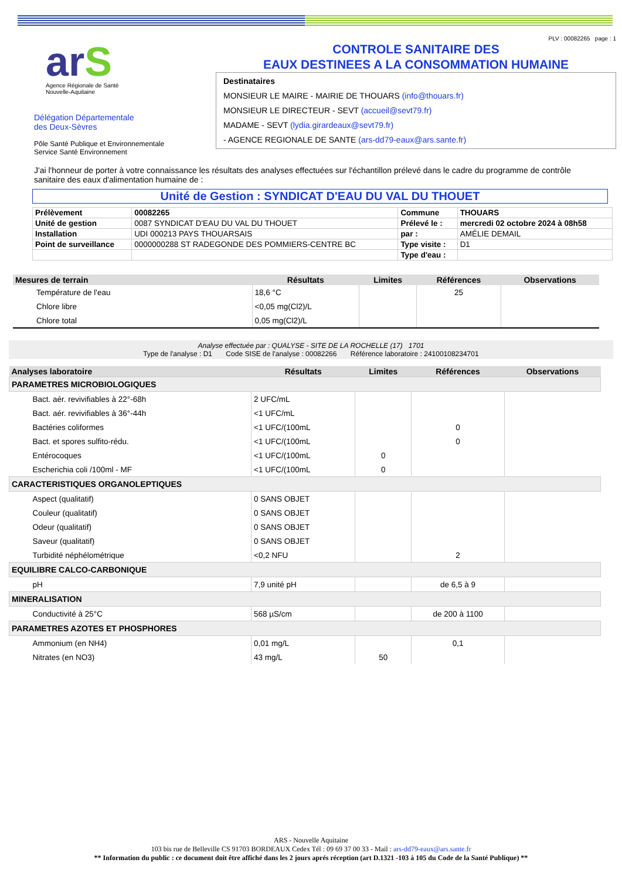arS
Agence Régionale de Santé
Nouvelle-Aquitaine
Délégation Départementale
des Deux-Sèvres
Pôle Santé Publique et Environnementale
Service Santé Environnement
PLV : 00082265 page : 1
CONTROLE SANITAIRE DES
EAUX DESTINEES A LA CONSOMMATION HUMAINE
Destinataires
MONSIEUR LE MAIRE - MAIRIE DE THOUARS (info@thouars.fr)
MONSIEUR LE DIRECTEUR - SEVT (accueil@sevt79.fr)
MADAME - SEVT (lydia.girardeaux@sevt79.fr)
- AGENCE REGIONALE DE SANTE (ars-dd79-eaux@ars.sante.fr)
J'ai l'honneur de porter à votre connaissance les résultats des analyses effectuées sur l'échantillon prélevé dans le cadre du programme de contrôle sanitaire des eaux d'alimentation humaine de :
Unité de Gestion : SYNDICAT D'EAU DU VAL DU THOUET
| Prélèvement | 00082265 | Commune | THOUARS |
| Unité de gestion | 0087 SYNDICAT D'EAU DU VAL DU THOUET | Prélevé le : | mercredi 02 octobre 2024 à 08h58 |
| Installation | UDI 000213 PAYS THOUARSAIS | par : | AMÉLIE DEMAIL |
| Point de surveillance | 0000000288 ST RADEGONDE DES POMMIERS-CENTRE BC | Type visite : | D1 |
| | | Type d'eau : | |
| Mesures de terrain | Résultats | Limites | Références | Observations |
| --- | --- | --- | --- | --- |
| Température de l'eau | 18,6 °C | | 25 | |
| Chlore libre | <0,05 mg(Cl2)/L | | | |
| Chlore total | 0,05 mg(Cl2)/L | | | |
Analyse effectuée par : QUALYSE - SITE DE LA ROCHELLE (17) 1701
Type de l'analyse : D1 Code SISE de l'analyse : 00082266 Référence laboratoire : 24100108234701
| Analyses laboratoire | Résultats | Limites | Références | Observations |
| --- | --- | --- | --- | --- |
| PARAMETRES MICROBIOLOGIQUES | | | | |
| Bact. aér. revivifiables à 22°-68h | 2 UFC/mL | | | |
| Bact. aér. revivifiables à 36°-44h | <1 UFC/mL | | | |
| Bactéries coliformes | <1 UFC/(100mL | | 0 | |
| Bact. et spores sulfito-rédu. | <1 UFC/(100mL | | 0 | |
| Entérocoques | <1 UFC/(100mL | 0 | | |
| Escherichia coli /100ml - MF | <1 UFC/(100mL | 0 | | |
| CARACTERISTIQUES ORGANOLEPTIQUES | | | | |
| Aspect (qualitatif) | 0 SANS OBJET | | | |
| Couleur (qualitatif) | 0 SANS OBJET | | | |
| Odeur (qualitatif) | 0 SANS OBJET | | | |
| Saveur (qualitatif) | 0 SANS OBJET | | | |
| Turbidité néphélométrique | <0,2 NFU | | 2 | |
| EQUILIBRE CALCO-CARBONIQUE | | | | |
| pH | 7,9 unité pH | | de 6,5 à 9 | |
| MINERALISATION | | | | |
| Conductivité à 25°C | 568 µS/cm | | de 200 à 1100 | |
| PARAMETRES AZOTES ET PHOSPHORES | | | | |
| Ammonium (en NH4) | 0,01 mg/L | | 0,1 | |
| Nitrates (en NO3) | 43 mg/L | 50 | | |
ARS - Nouvelle Aquitaine
103 bis rue de Belleville CS 91703 BORDEAUX Cedex Tél : 09 69 37 00 33 - Mail : ars-dd79-eaux@ars.sante.fr
** Information du public : ce document doit être affiché dans les 2 jours aprés réception (art D.1321 -103 à 105 du Code de la Santé Publique) **